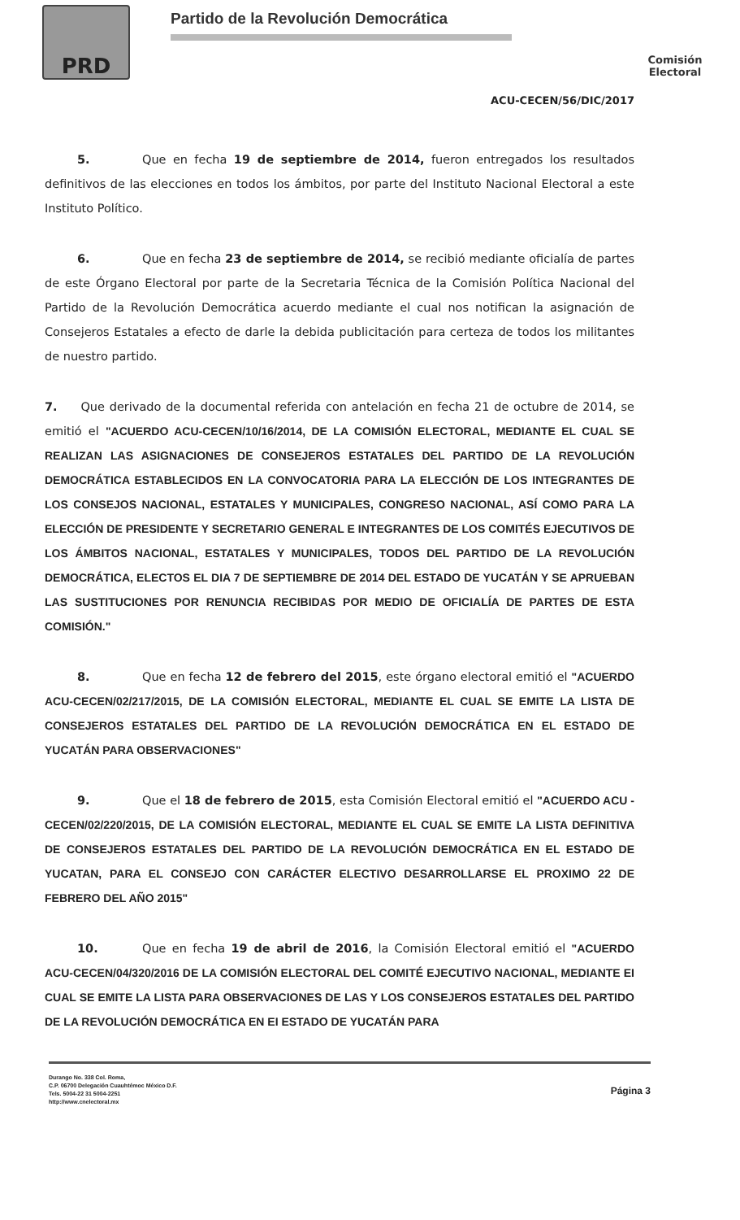PRD
Partido de la Revolución Democrática
Comisión Electoral
ACU-CECEN/56/DIC/2017
5. Que en fecha 19 de septiembre de 2014, fueron entregados los resultados definitivos de las elecciones en todos los ámbitos, por parte del Instituto Nacional Electoral a este Instituto Político.
6. Que en fecha 23 de septiembre de 2014, se recibió mediante oficialía de partes de este Órgano Electoral por parte de la Secretaria Técnica de la Comisión Política Nacional del Partido de la Revolución Democrática acuerdo mediante el cual nos notifican la asignación de Consejeros Estatales a efecto de darle la debida publicitación para certeza de todos los militantes de nuestro partido.
7. Que derivado de la documental referida con antelación en fecha 21 de octubre de 2014, se emitió el "ACUERDO ACU-CECEN/10/16/2014, DE LA COMISIÓN ELECTORAL, MEDIANTE EL CUAL SE REALIZAN LAS ASIGNACIONES DE CONSEJEROS ESTATALES DEL PARTIDO DE LA REVOLUCIÓN DEMOCRÁTICA ESTABLECIDOS EN LA CONVOCATORIA PARA LA ELECCIÓN DE LOS INTEGRANTES DE LOS CONSEJOS NACIONAL, ESTATALES Y MUNICIPALES, CONGRESO NACIONAL, ASÍ COMO PARA LA ELECCIÓN DE PRESIDENTE Y SECRETARIO GENERAL E INTEGRANTES DE LOS COMITÉS EJECUTIVOS DE LOS ÁMBITOS NACIONAL, ESTATALES Y MUNICIPALES, TODOS DEL PARTIDO DE LA REVOLUCIÓN DEMOCRÁTICA, ELECTOS EL DIA 7 DE SEPTIEMBRE DE 2014 DEL ESTADO DE YUCATÁN Y SE APRUEBAN LAS SUSTITUCIONES POR RENUNCIA RECIBIDAS POR MEDIO DE OFICIALÍA DE PARTES DE ESTA COMISIÓN."
8. Que en fecha 12 de febrero del 2015, este órgano electoral emitió el "ACUERDO ACU-CECEN/02/217/2015, DE LA COMISIÓN ELECTORAL, MEDIANTE EL CUAL SE EMITE LA LISTA DE CONSEJEROS ESTATALES DEL PARTIDO DE LA REVOLUCIÓN DEMOCRÁTICA EN EL ESTADO DE YUCATÁN PARA OBSERVACIONES"
9. Que el 18 de febrero de 2015, esta Comisión Electoral emitió el "ACUERDO ACU - CECEN/02/220/2015, DE LA COMISIÓN ELECTORAL, MEDIANTE EL CUAL SE EMITE LA LISTA DEFINITIVA DE CONSEJEROS ESTATALES DEL PARTIDO DE LA REVOLUCIÓN DEMOCRÁTICA EN EL ESTADO DE YUCATAN, PARA EL CONSEJO CON CARÁCTER ELECTIVO DESARROLLARSE EL PROXIMO 22 DE FEBRERO DEL AÑO 2015"
10. Que en fecha 19 de abril de 2016, la Comisión Electoral emitió el "ACUERDO ACU-CECEN/04/320/2016 DE LA COMISIÓN ELECTORAL DEL COMITÉ EJECUTIVO NACIONAL, MEDIANTE EI CUAL SE EMITE LA LISTA PARA OBSERVACIONES DE LAS Y LOS CONSEJEROS ESTATALES DEL PARTIDO DE LA REVOLUCIÓN DEMOCRÁTICA EN EI ESTADO DE YUCATÁN PARA
Durango No. 338 Col. Roma,
C.P. 06700 Delegación Cuauhtémoc México D.F.
Tels. 5004-22 31 5004-2251
http://www.cnelectoral.mx
Página 3